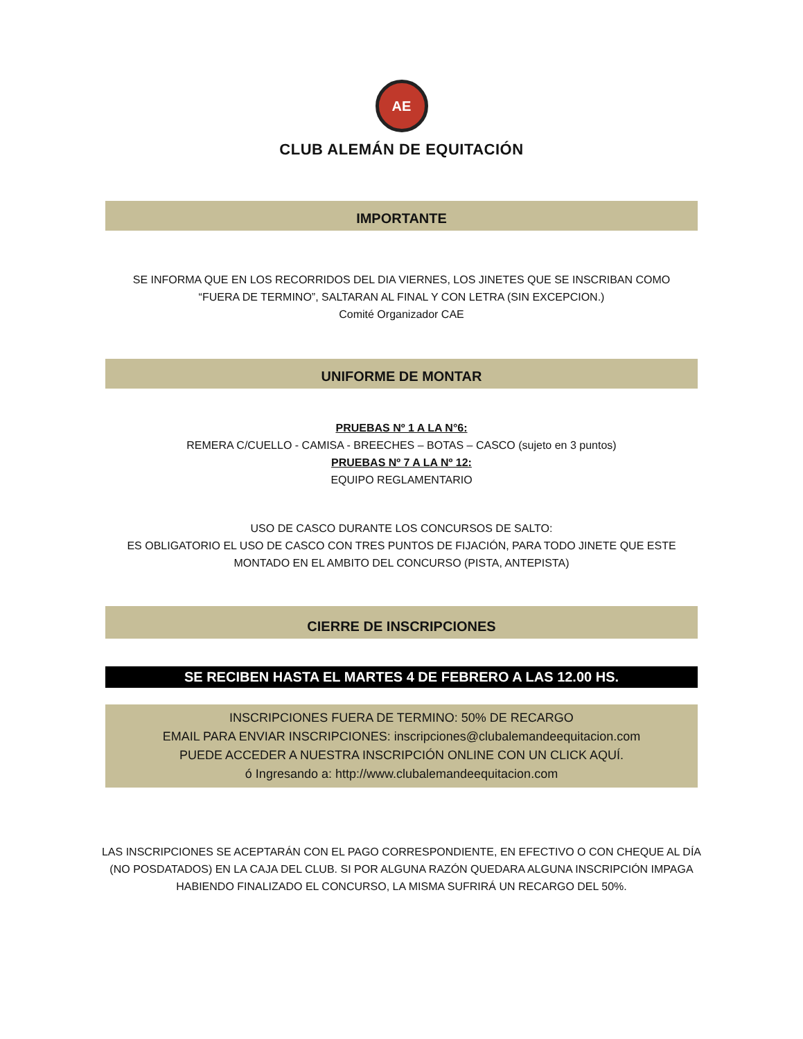AE
CLUB ALEMÁN DE EQUITACIÓN
IMPORTANTE
SE INFORMA QUE EN LOS RECORRIDOS DEL DIA VIERNES, LOS JINETES QUE SE INSCRIBAN COMO
“FUERA DE TERMINO”, SALTARAN AL FINAL Y CON LETRA (SIN EXCEPCION.)
Comité Organizador CAE
UNIFORME DE MONTAR
PRUEBAS Nº 1 A LA N°6:
REMERA C/CUELLO - CAMISA - BREECHES – BOTAS – CASCO (sujeto en 3 puntos)
PRUEBAS Nº 7 A LA Nº 12:
EQUIPO REGLAMENTARIO
USO DE CASCO DURANTE LOS CONCURSOS DE SALTO:
ES OBLIGATORIO EL USO DE CASCO CON TRES PUNTOS DE FIJACIÓN, PARA TODO JINETE QUE ESTE
MONTADO EN EL AMBITO DEL CONCURSO (PISTA, ANTEPISTA)
CIERRE DE INSCRIPCIONES
SE RECIBEN HASTA EL MARTES 4 DE FEBRERO A LAS 12.00 HS.
INSCRIPCIONES FUERA DE TERMINO: 50% DE RECARGO
EMAIL PARA ENVIAR INSCRIPCIONES: inscripciones@clubalemandeequitacion.com
PUEDE ACCEDER A NUESTRA INSCRIPCIÓN ONLINE CON UN CLICK AQUÍ.
ó Ingresando a: http://www.clubalemandeequitacion.com
LAS INSCRIPCIONES SE ACEPTARÁN CON EL PAGO CORRESPONDIENTE, EN EFECTIVO O CON CHEQUE AL DÍA
(NO POSDATADOS) EN LA CAJA DEL CLUB. SI POR ALGUNA RAZÓN QUEDARA ALGUNA INSCRIPCIÓN IMPAGA
HABIENDO FINALIZADO EL CONCURSO, LA MISMA SUFRIRÁ UN RECARGO DEL 50%.